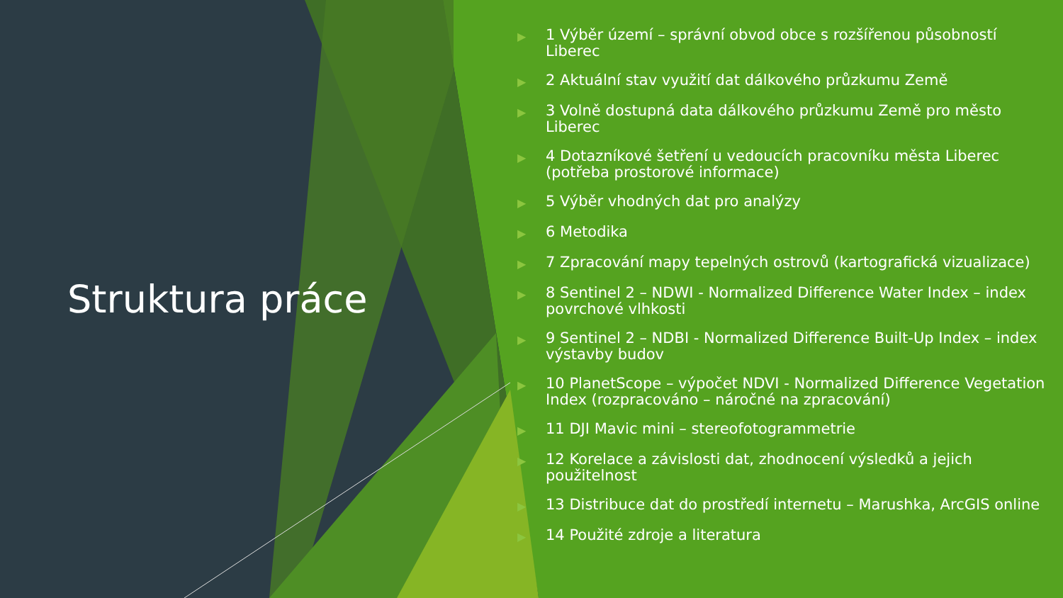Struktura práce
▶ 1 Výběr území – správní obvod obce s rozšířenou působností Liberec
▶ 2 Aktuální stav využití dat dálkového průzkumu Země
▶ 3 Volně dostupná data dálkového průzkumu Země pro město Liberec
▶ 4 Dotazníkové šetření u vedoucích pracovníku města Liberec (potřeba prostorové informace)
▶ 5 Výběr vhodných dat pro analýzy
▶ 6 Metodika
▶ 7 Zpracování mapy tepelných ostrovů (kartografická vizualizace)
▶ 8 Sentinel 2 – NDWI - Normalized Difference Water Index – index povrchové vlhkosti
▶ 9 Sentinel 2 – NDBI - Normalized Difference Built-Up Index – index výstavby budov
▶ 10 PlanetScope – výpočet NDVI - Normalized Difference Vegetation Index (rozpracováno – náročné na zpracování)
▶ 11 DJI Mavic mini – stereofotogrammetrie
▶ 12 Korelace a závislosti dat, zhodnocení výsledků a jejich použitelnost
▶ 13 Distribuce dat do prostředí internetu – Marushka, ArcGIS online
▶ 14 Použité zdroje a literatura